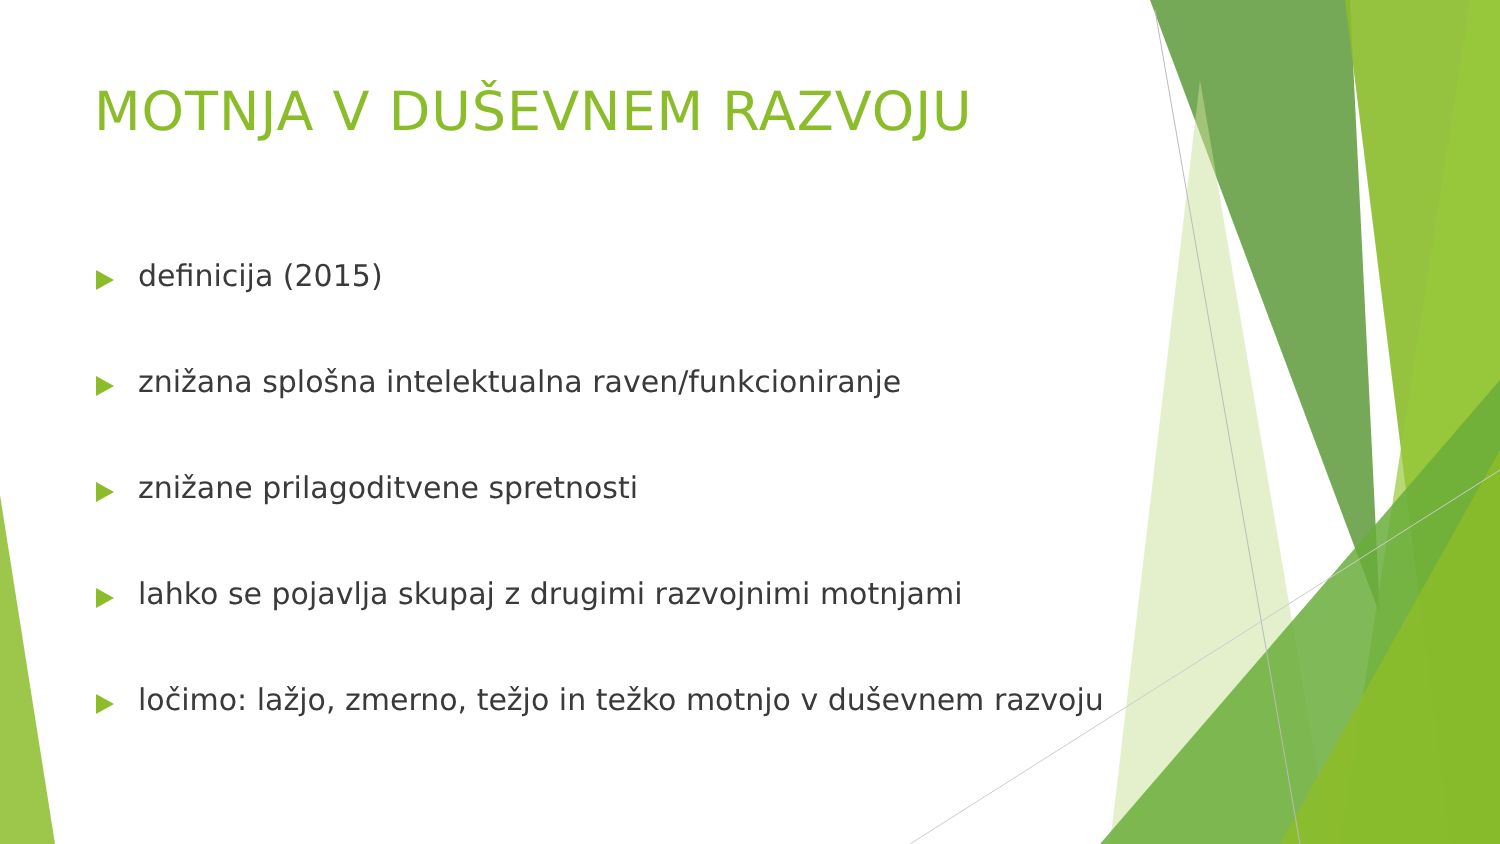MOTNJA V DUŠEVNEM RAZVOJU
definicija (2015)
znižana splošna intelektualna raven/funkcioniranje
znižane prilagoditvene spretnosti
lahko se pojavlja skupaj z drugimi razvojnimi motnjami
ločimo: lažjo, zmerno, težjo in težko motnjo v duševnem razvoju